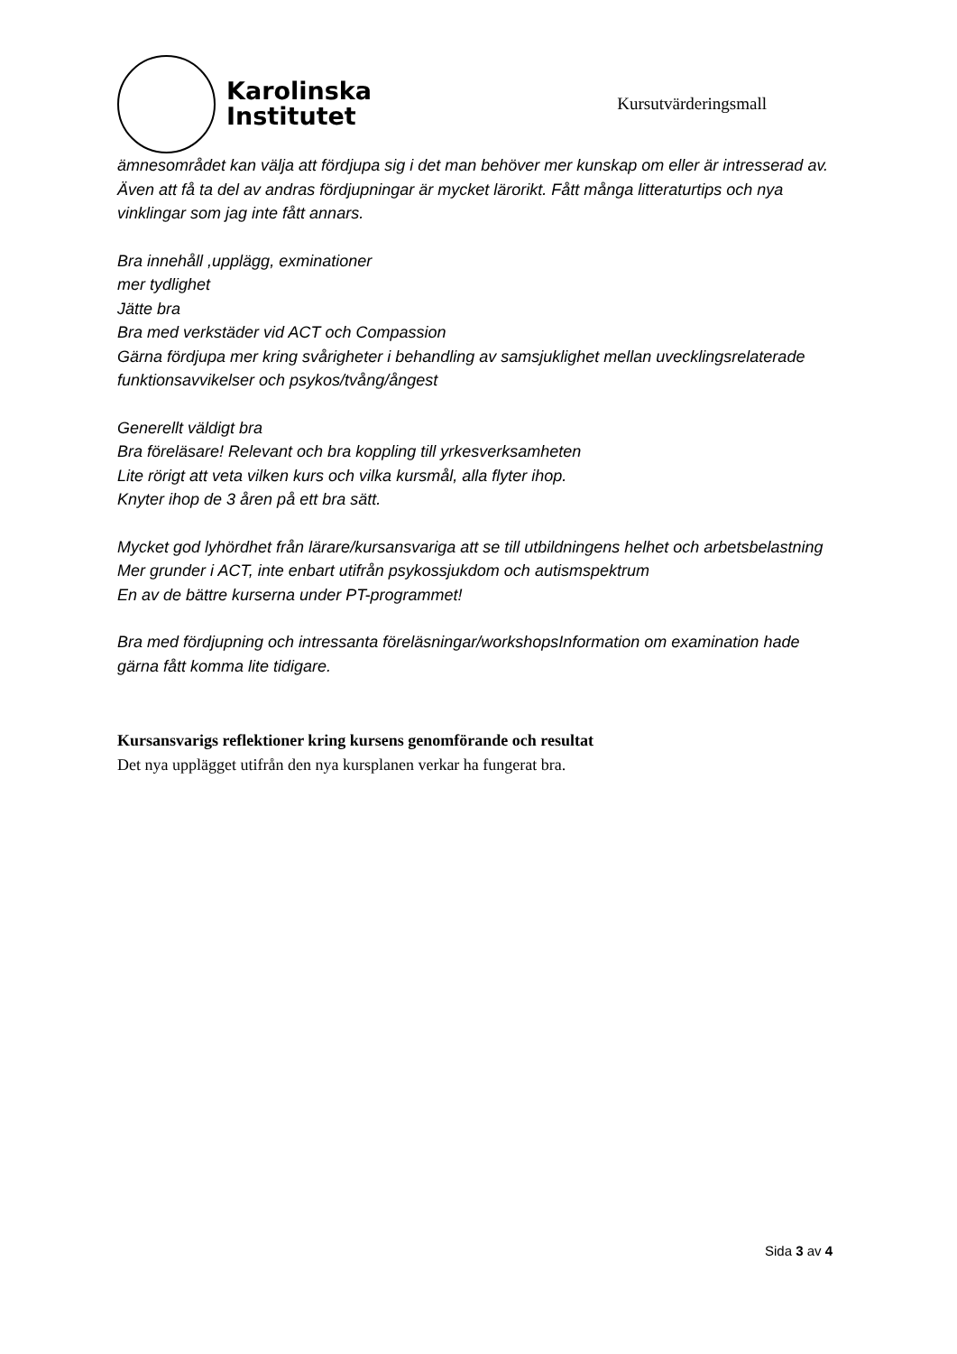Karolinska
Institutet
Kursutvärderingsmall
ämnesområdet kan välja att fördjupa sig i det man behöver mer kunskap om eller är intresserad av. Även att få ta del av andras fördjupningar är mycket lärorikt. Fått många litteraturtips och nya vinklingar som jag inte fått annars.
Bra innehåll ,upplägg, exminationer
mer tydlighet
Jätte bra
Bra med verkstäder vid ACT och Compassion
Gärna fördjupa mer kring svårigheter i behandling av samsjuklighet mellan uvecklingsrelaterade funktionsavvikelser och psykos/tvång/ångest
Generellt väldigt bra
Bra föreläsare! Relevant och bra koppling till yrkesverksamheten
Lite rörigt att veta vilken kurs och vilka kursmål, alla flyter ihop.
Knyter ihop de 3 åren på ett bra sätt.
Mycket god lyhördhet från lärare/kursansvariga att se till utbildningens helhet och arbetsbelastning
Mer grunder i ACT, inte enbart utifrån psykossjukdom och autismspektrum
En av de bättre kurserna under PT-programmet!
Bra med fördjupning och intressanta föreläsningar/workshopsInformation om examination hade gärna fått komma lite tidigare.
Kursansvarigs reflektioner kring kursens genomförande och resultat
Det nya upplägget utifrån den nya kursplanen verkar ha fungerat bra.
Sida 3 av 4